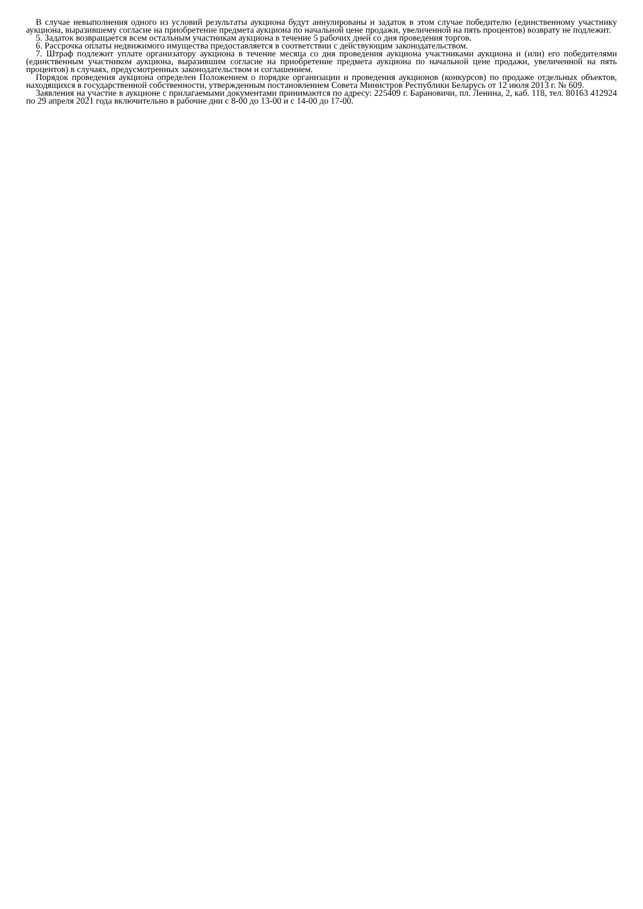В случае невыполнения одного из условий результаты аукциона будут аннулированы и задаток в этом случае победителю (единственному участнику аукциона, выразившему согласие на приобретение предмета аукциона по начальной цене продажи, увеличенной на пять процентов) возврату не подлежит.
5. Задаток возвращается всем остальным участникам аукциона в течение 5 рабочих дней со дня проведения торгов.
6. Рассрочка оплаты недвижимого имущества предоставляется в соответствии с действующим законодательством.
7. Штраф подлежит уплате организатору аукциона в течение месяца со дня проведения аукциона участниками аукциона и (или) его победителями (единственным участником аукциона, выразившим согласие на приобретение предмета аукциона по начальной цене продажи, увеличенной на пять процентов) в случаях, предусмотренных законодательством и соглашением.
Порядок проведения аукциона определен Положением о порядке организации и проведения аукционов (конкурсов) по продаже отдельных объектов, находящихся в государственной собственности, утвержденным постановлением Совета Министров Республики Беларусь от 12 июля 2013 г. № 609.
Заявления на участие в аукционе с прилагаемыми документами принимаются по адресу: 225409 г. Барановичи, пл. Ленина, 2, каб. 118, тел. 80163 412924 по 29 апреля 2021 года включительно в рабочие дни с 8-00 до 13-00 и с 14-00 до 17-00.